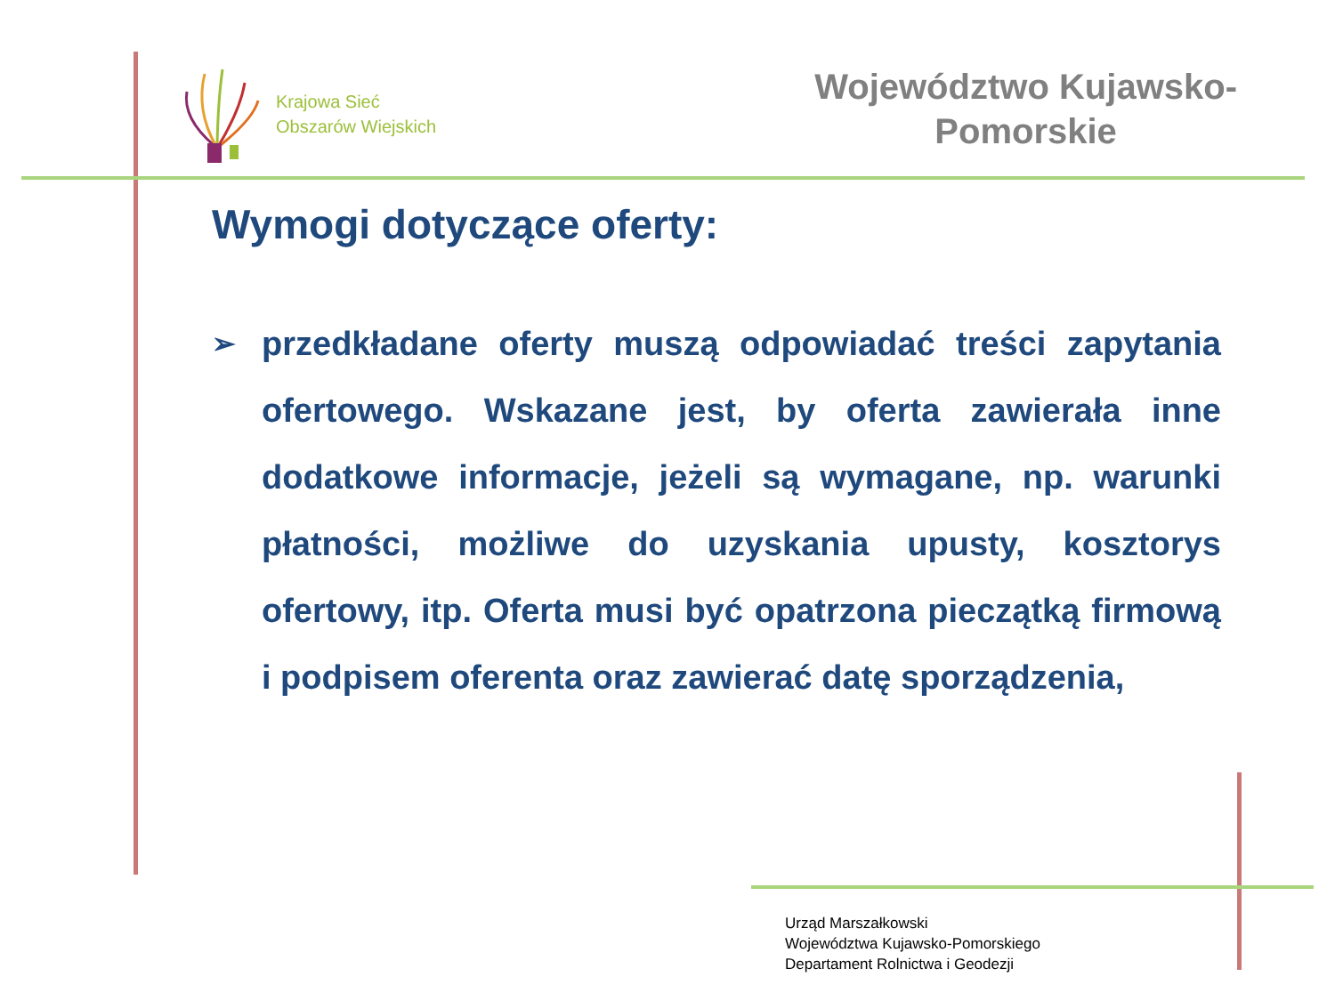Krajowa Sieć
Obszarów Wiejskich
Województwo Kujawsko-
Pomorskie
Wymogi dotyczące oferty:
➢
przedkładane oferty muszą odpowiadać treści zapytania ofertowego. Wskazane jest, by oferta zawierała inne dodatkowe informacje, jeżeli są wymagane, np. warunki płatności, możliwe do uzyskania upusty, kosztorys ofertowy, itp. Oferta musi być opatrzona pieczątką firmową i podpisem oferenta oraz zawierać datę sporządzenia,
Urząd Marszałkowski
Województwa Kujawsko-Pomorskiego
Departament Rolnictwa i Geodezji